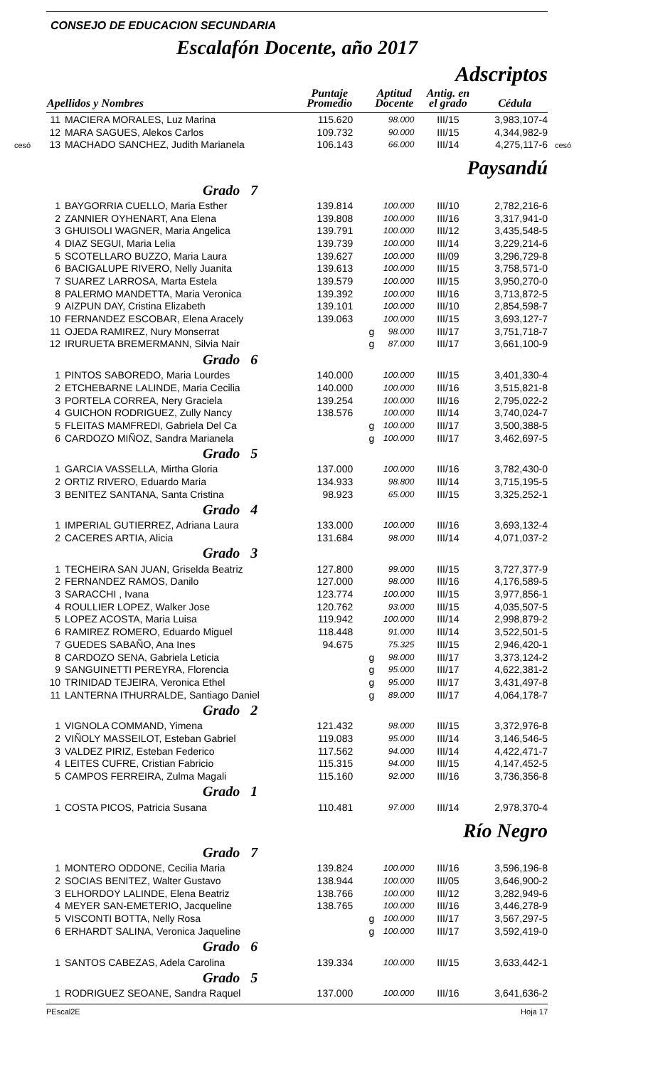cesó cesó
CONSEJO DE EDUCACION SECUNDARIA
Escalafón Docente, año 2017
Adscriptos
| Apellidos y Nombres | | Puntaje Promedio | | Aptitud Docente | Antig. en el grado | Cédula |
| --- | --- | --- | --- | --- | --- | --- |
| 11 | MACIERA MORALES, Luz Marina | 115.620 | | 98.000 | III/15 | 3,983,107-4 |
| 12 | MARA SAGUES, Alekos Carlos | 109.732 | | 90.000 | III/15 | 4,344,982-9 |
| 13 | MACHADO SANCHEZ, Judith Marianela | 106.143 | | 66.000 | III/14 | 4,275,117-6 |
| Paysandú | | | | | | |
| Grado 7 | | | | | | |
| 1 | BAYGORRIA CUELLO, Maria Esther | 139.814 | | 100.000 | III/10 | 2,782,216-6 |
| 2 | ZANNIER OYHENART, Ana Elena | 139.808 | | 100.000 | III/16 | 3,317,941-0 |
| 3 | GHUISOLI WAGNER, Maria Angelica | 139.791 | | 100.000 | III/12 | 3,435,548-5 |
| 4 | DIAZ SEGUI, Maria Lelia | 139.739 | | 100.000 | III/14 | 3,229,214-6 |
| 5 | SCOTELLARO BUZZO, Maria Laura | 139.627 | | 100.000 | III/09 | 3,296,729-8 |
| 6 | BACIGALUPE RIVERO, Nelly Juanita | 139.613 | | 100.000 | III/15 | 3,758,571-0 |
| 7 | SUAREZ LARROSA, Marta Estela | 139.579 | | 100.000 | III/15 | 3,950,270-0 |
| 8 | PALERMO MANDETTA, Maria Veronica | 139.392 | | 100.000 | III/16 | 3,713,872-5 |
| 9 | AIZPUN DAY, Cristina Elizabeth | 139.101 | | 100.000 | III/10 | 2,854,598-7 |
| 10 | FERNANDEZ ESCOBAR, Elena Aracely | 139.063 | | 100.000 | III/15 | 3,693,127-7 |
| 11 | OJEDA RAMIREZ, Nury Monserrat | | g | 98.000 | III/17 | 3,751,718-7 |
| 12 | IRURUETA BREMERMANN, Silvia Nair | | g | 87.000 | III/17 | 3,661,100-9 |
| Grado 6 | | | | | | |
| 1 | PINTOS SABOREDO, Maria Lourdes | 140.000 | | 100.000 | III/15 | 3,401,330-4 |
| 2 | ETCHEBARNE LALINDE, Maria Cecilia | 140.000 | | 100.000 | III/16 | 3,515,821-8 |
| 3 | PORTELA CORREA, Nery Graciela | 139.254 | | 100.000 | III/16 | 2,795,022-2 |
| 4 | GUICHON RODRIGUEZ, Zully Nancy | 138.576 | | 100.000 | III/14 | 3,740,024-7 |
| 5 | FLEITAS MAMFREDI, Gabriela Del Ca | | g | 100.000 | III/17 | 3,500,388-5 |
| 6 | CARDOZO MIÑOZ, Sandra Marianela | | g | 100.000 | III/17 | 3,462,697-5 |
| Grado 5 | | | | | | |
| 1 | GARCIA VASSELLA, Mirtha Gloria | 137.000 | | 100.000 | III/16 | 3,782,430-0 |
| 2 | ORTIZ RIVERO, Eduardo Maria | 134.933 | | 98.800 | III/14 | 3,715,195-5 |
| 3 | BENITEZ SANTANA, Santa Cristina | 98.923 | | 65.000 | III/15 | 3,325,252-1 |
| Grado 4 | | | | | | |
| 1 | IMPERIAL GUTIERREZ, Adriana Laura | 133.000 | | 100.000 | III/16 | 3,693,132-4 |
| 2 | CACERES ARTIA, Alicia | 131.684 | | 98.000 | III/14 | 4,071,037-2 |
| Grado 3 | | | | | | |
| 1 | TECHEIRA SAN JUAN, Griselda Beatriz | 127.800 | | 99.000 | III/15 | 3,727,377-9 |
| 2 | FERNANDEZ RAMOS, Danilo | 127.000 | | 98.000 | III/16 | 4,176,589-5 |
| 3 | SARACCHI , Ivana | 123.774 | | 100.000 | III/15 | 3,977,856-1 |
| 4 | ROULLIER LOPEZ, Walker Jose | 120.762 | | 93.000 | III/15 | 4,035,507-5 |
| 5 | LOPEZ ACOSTA, Maria Luisa | 119.942 | | 100.000 | III/14 | 2,998,879-2 |
| 6 | RAMIREZ ROMERO, Eduardo Miguel | 118.448 | | 91.000 | III/14 | 3,522,501-5 |
| 7 | GUEDES SABAÑO, Ana Ines | 94.675 | | 75.325 | III/15 | 2,946,420-1 |
| 8 | CARDOZO SENA, Gabriela Leticia | | g | 98.000 | III/17 | 3,373,124-2 |
| 9 | SANGUINETTI PEREYRA, Florencia | | g | 95.000 | III/17 | 4,622,381-2 |
| 10 | TRINIDAD TEJEIRA, Veronica Ethel | | g | 95.000 | III/17 | 3,431,497-8 |
| 11 | LANTERNA ITHURRALDE, Santiago Daniel | | g | 89.000 | III/17 | 4,064,178-7 |
| Grado 2 | | | | | | |
| 1 | VIGNOLA COMMAND, Yimena | 121.432 | | 98.000 | III/15 | 3,372,976-8 |
| 2 | VIÑOLY MASSEILOT, Esteban Gabriel | 119.083 | | 95.000 | III/14 | 3,146,546-5 |
| 3 | VALDEZ PIRIZ, Esteban Federico | 117.562 | | 94.000 | III/14 | 4,422,471-7 |
| 4 | LEITES CUFRE, Cristian Fabricio | 115.315 | | 94.000 | III/15 | 4,147,452-5 |
| 5 | CAMPOS FERREIRA, Zulma Magali | 115.160 | | 92.000 | III/16 | 3,736,356-8 |
| Grado 1 | | | | | | |
| 1 | COSTA PICOS, Patricia Susana | 110.481 | | 97.000 | III/14 | 2,978,370-4 |
| Río Negro | | | | | | |
| Grado 7 | | | | | | |
| 1 | MONTERO ODDONE, Cecilia Maria | 139.824 | | 100.000 | III/16 | 3,596,196-8 |
| 2 | SOCIAS BENITEZ, Walter Gustavo | 138.944 | | 100.000 | III/05 | 3,646,900-2 |
| 3 | ELHORDOY LALINDE, Elena Beatriz | 138.766 | | 100.000 | III/12 | 3,282,949-6 |
| 4 | MEYER SAN-EMETERIO, Jacqueline | 138.765 | | 100.000 | III/16 | 3,446,278-9 |
| 5 | VISCONTI BOTTA, Nelly Rosa | | g | 100.000 | III/17 | 3,567,297-5 |
| 6 | ERHARDT SALINA, Veronica Jaqueline | | g | 100.000 | III/17 | 3,592,419-0 |
| Grado 6 | | | | | | |
| 1 | SANTOS CABEZAS, Adela Carolina | 139.334 | | 100.000 | III/15 | 3,633,442-1 |
| Grado 5 | | | | | | |
| 1 | RODRIGUEZ SEOANE, Sandra Raquel | 137.000 | | 100.000 | III/16 | 3,641,636-2 |
PEscal2E Hoja 17